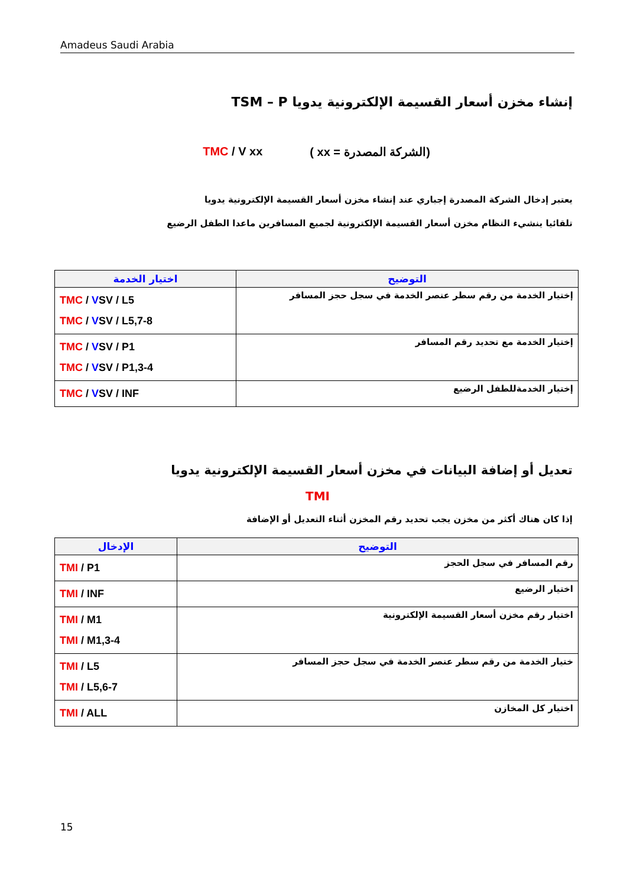Amadeus Saudi Arabia
إنشاء مخزن أسعار القسيمة الإلكترونية يدويا TSM – P
TMC / V xx (الشركة المصدرة = xx )
يعتبر إدخال الشركة المصدرة إجباري عند إنشاء مخزن أسعار القسيمة الإلكترونية يدويا
تلقائيا ينشيء النظام مخزن أسعار القسيمة الإلكترونية لجميع المسافرين ماعدا الطفل الرضيع
| اختيار الخدمة | التوضيح |
| --- | --- |
| TMC / V SV / L5 TMC / V SV / L5,7-8 | إختيار الخدمة من رقم سطر عنصر الخدمة في سجل حجز المسافر |
| TMC / V SV / P1 TMC / V SV / P1,3-4 | إختيار الخدمة مع تحديد رقم المسافر |
| TMC / V SV / INF | إختيار الخدمةللطفل الرضيع |
تعديل أو إضافة البيانات في مخزن أسعار القسيمة الإلكترونية يدويا
TMI
إذا كان هناك أكثر من مخزن يجب تحديد رقم المخزن أثناء التعديل أو الإضافة
| الإدخال | التوضيح |
| --- | --- |
| TMI / P1 | رقم المسافر في سجل الحجز |
| TMI / INF | اختيار الرضيع |
| TMI / M1 TMI / M1,3-4 | اختيار رقم مخزن أسعار القسيمة الإلكترونية |
| TMI / L5 TMI / L5,6-7 | ختيار الخدمة من رقم سطر عنصر الخدمة في سجل حجز المسافر |
| TMI / ALL | اختيار كل المخازن |
15